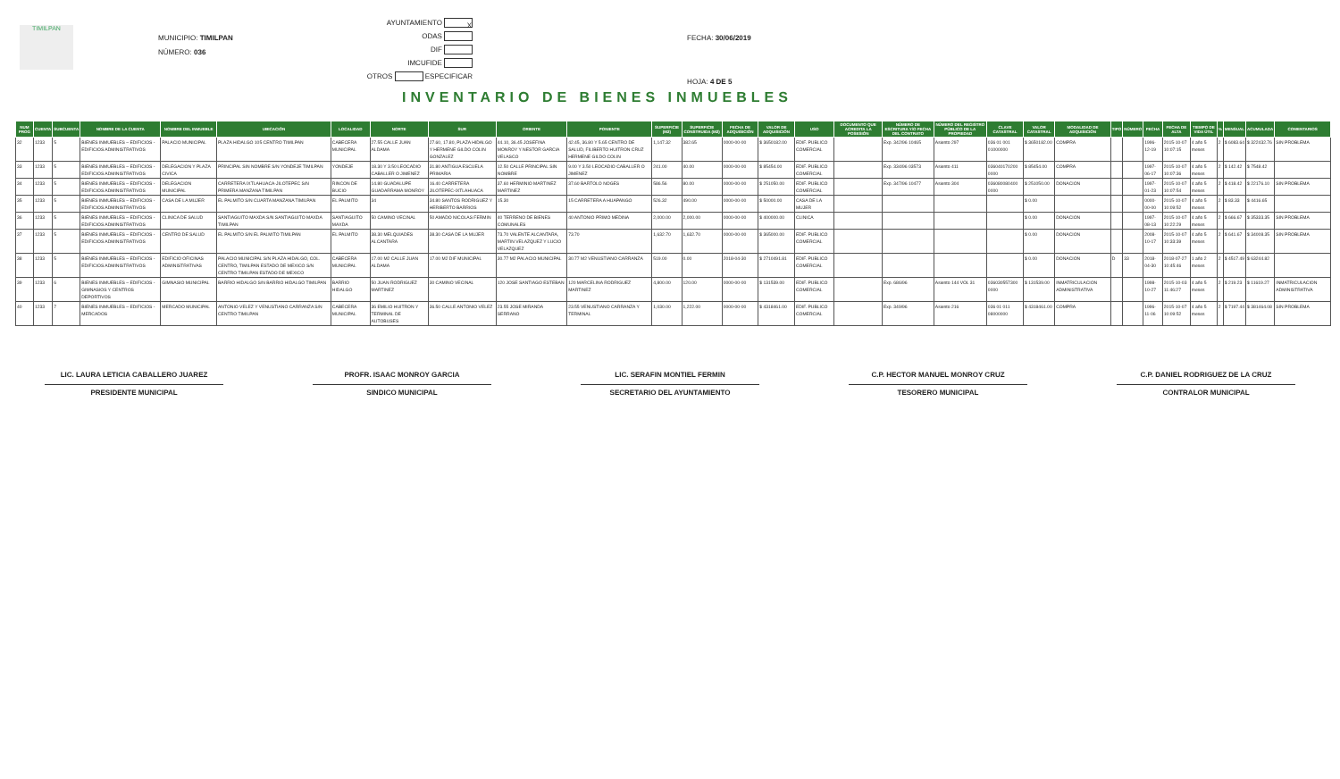TIMILPAN
MUNICIPIO: TIMILPAN
NÚMERO: 036
AYUNTAMIENTO X
ODAS
DIF
IMCUFIDE
OTROS ESPECIFICAR
FECHA: 30/06/2019
HOJA: 4 DE 5
INVENTARIO DE BIENES INMUEBLES
| NUM PROG | CUENTA | SUBCUENTA | NOMBRE DE LA CUENTA | NOMBRE DEL INMUEBLE | UBICACIÓN | LOCALIDAD | NORTE | SUR | ORIENTE | PONIENTE | SUPERFICIE (M2) | SUPERFICIE CONSTRUIDA (M2) | FECHA DE ADQUISICIÓN | VALOR DE ADQUISICIÓN | USO | DOCUMENTO QUE ACREDITA LA POSESIÓN | NÚMERO DE ESCRITURA Y/O FECHA DEL CONTRATO | NÚMERO DEL REGISTRO PÚBLICO DE LA PROPIEDAD | CLAVE CATASTRAL | VALOR CATASTRAL | MODALIDAD DE ADQUISICIÓN | TIPO | NÚMERO | FECHA | FECHA DE ALTA | TIEMPO DE VIDA ÚTIL | % | MENSUAL | ACUMULADA | COMENTARIOS |
| --- | --- | --- | --- | --- | --- | --- | --- | --- | --- | --- | --- | --- | --- | --- | --- | --- | --- | --- | --- | --- | --- | --- | --- | --- | --- | --- | --- | --- | --- | --- |
| 32 | 1233 | 5 | BIENES INMUEBLES – EDIFICIOS - EDIFICIOS ADMINISTRATIVOS | PALACIO MUNICIPAL | PLAZA HIDALGO 105 CENTRO TIMILPAN | CABECERA MUNICIPAL | 27.55 CALLE JUAN ALDAMA | 27.60, 17.80, PLAZA HIDALGO Y HERMENE GILDO COLIN GONZALEZ | 44.10, 36.45 JOSEFINA MONROY Y NESTOR GARCIA VELASCO | 42.45, 36.80 Y 5.65 CENTRO DE SALUD, FILIBERTO HUITRON CRUZ HERMENE GILDO COLIN | 1,147.32 | 382.65 | 0000-00-00 | $ 3650182.00 | EDIF. PUBLICO COMERCIAL | | Exp. 342/96 10465 | Asiento 297 | 036 01 001 01000000 | $ 3650182.00 | COMPRA | | | 1996-12-19 | 2015-10-07 10:07:15 | 4 año 5 meses | 2 | $ 6083.64 | $ 322432.76 | SIN PROBLEMA |
| 33 | 1233 | 5 | BIENES INMUEBLES – EDIFICIOS - EDIFICIOS ADMINISTRATIVOS | DELEGACION Y PLAZA CIVICA | PRINCIPAL SIN NOMBRE S/N YONDEJE TIMILPAN | YONDEJE | 18.30 Y 3.50 LEOCADIO CABALLER O JIMENEZ | 31.80 ANTIGUA ESCUELA PRIMARIA | 12.50 CALLE PRINCIPAL SIN NOMBRE | 9.00 Y 3.50 LEOCADIO CABALLER O JIMENEZ | 241.00 | 40.00 | 0000-00-00 | $ 85454.00 | EDIF. PUBLICO COMERCIAL | | Exp. 334/96 03573 | Asiento 411 | 036040170200 0000 | $ 85454.00 | COMPRA | | | 1997-06-17 | 2015-10-07 10:07:36 | 4 año 5 meses | 2 | $ 142.42 | $ 7548.42 | |
| 34 | 1233 | 5 | BIENES INMUEBLES – EDIFICIOS - EDIFICIOS ADMINISTRATIVOS | DELEGACION MUNICIPAL | CARRETERA IXTLAHUACA-JILOTEPEC S/N PRIMERA MANZANA TIMILPAN | RINCON DE BUCIO | 14.80 GUADALUPE GUADARRAMA MONROY | 16.40 CARRETERA JILOTEPEC-IXTLAHUACA | 37.60 HERMINIO MARTINEZ MARTINEZ | 37.60 BARTOLO NOGES | 586.56 | 80.00 | 0000-00-00 | $ 251050.00 | EDIF. PUBLICO COMERCIAL | | Exp. 347/96 10477 | Asiento 304 | 036080080400 0000 | $ 251050.00 | DONACION | | | 1997-01-23 | 2015-10-07 10:07:54 | 4 año 5 meses | 2 | $ 418.42 | $ 22176.10 | SIN PROBLEMA |
| 35 | 1233 | 5 | BIENES INMUEBLES – EDIFICIOS - EDIFICIOS ADMINISTRATIVOS | CASA DE LA MUJER | EL PALMITO S/N CUARTA MANZANA TIMILPAN | EL PALMITO | 34 | 34.80 SANTOS RODRIGUEZ Y HERIBERTO BARRIOS | 15.30 | 15 CARRETERA A HUAPANGO | 526.32 | 490.00 | 0000-00-00 | $ 50000.00 | CASA DE LA MUJER | | | | | $ 0.00 | | | | 0000-00-00 | 2015-10-07 10:09:52 | 4 año 5 meses | 2 | $ 83.33 | $ 4416.65 | |
| 36 | 1233 | 5 | BIENES INMUEBLES – EDIFICIOS - EDIFICIOS ADMINISTRATIVOS | CLINICA DE SALUD | SANTIAGUITO MAXDA S/N SANTIAGUITO MAXDA TIMILPAN | SANTIAGUITO MAXDA | 50 CAMINO VECINAL | 50 AMADO NICOLAS FERMIN | 40 TERRENO DE BIENES COMUNALES | 40 ANTONIO PRIMO MEDINA | 2,000.00 | 2,000.00 | 0000-00-00 | $ 400000.00 | CLINICA | | | | | $ 0.00 | DONACION | | | 1997-08-13 | 2015-10-07 10:22:29 | 4 año 5 meses | 2 | $ 666.67 | $ 35333.35 | SIN PROBLEMA |
| 37 | 1233 | 5 | BIENES INMUEBLES – EDIFICIOS - EDIFICIOS ADMINISTRATIVOS | CENTRO DE SALUD | EL PALMITO S/N EL PALMITO TIMILPAN | EL PALMITO | 38.30 MELQUIADES ALCANTARA | 38.30 CASA DE LA MUJER | 73.70 VALENTE ALCANTARA, MARTIN VELAZQUEZ Y LUCIO VELAZQUEZ | 73.70 | 1,632.70 | 1,632.70 | 0000-00-00 | $ 365000.00 | EDIF. PUBLICO COMERCIAL | | | | | $ 0.00 | DONACION | | | 2008-10-17 | 2015-10-07 10:33:39 | 4 año 5 meses | 2 | $ 641.67 | $ 34008.35 | SIN PROBLEMA |
| 38 | 1233 | 5 | BIENES INMUEBLES – EDIFICIOS - EDIFICIOS ADMINISTRATIVOS | EDIFICIO OFICINAS ADMINISTRATIVAS | PALACIO MUNICIPAL S/N PLAZA HIDALGO, COL. CENTRO, TIMILPAN ESTADO DE MEXICO S/N CENTRO TIMILPAN ESTADO DE MEXICO | CABECERA MUNICIPAL | 17.00 M2 CALLE JUAN ALDAMA | 17.00 M2 DIF MUNICIPAL | 30.77 M2 PALACIO MUNICIPAL | 30.77 M2 VENUSTIANO CARRANZA | 519.00 | 0.00 | 2018-04-30 | $ 2710491.81 | EDIF. PUBLICO COMERCIAL | | | | | $ 0.00 | DONACION | D | 33 | 2018-04-30 | 2018-07-27 10:45:46 | 1 año 2 meses | 2 | $ 4517.49 | $ 63244.82 | |
| 39 | 1233 | 6 | BIENES INMUEBLES – EDIFICIOS - GIMNASIOS Y CENTROS DEPORTIVOS | GIMNASIO MUNICIPAL | BARRIO HIDALGO S/N BARRIO HIDALGO TIMILPAN | BARRIO HIDALGO | 50 JUAN RODRIGUEZ MARTINEZ | 30 CAMINO VECINAL | 120 JOSE SANTIAGO ESTEBAN | 120 MARCELINA RODRIGUEZ MARTINEZ | 4,800.00 | 120.00 | 0000-00-00 | $ 131539.00 | EDIF. PUBLICO COMERCIAL | | Exp. 686/96 | Asiento 144 VOL 31 | 036030557300 0000 | $ 131539.00 | INMATRICULACION ADMINISTRATIVA | | | 1998-10-27 | 2015-10-03 11:46:27 | 4 año 5 meses | 2 | $ 219.23 | $ 11619.27 | INMATRICULACION ADMINISTRATIVA |
| 40 | 1233 | 7 | BIENES INMUEBLES – EDIFICIOS - MERCADOS | MERCADO MUNICIPAL | ANTONIO VELEZ Y VENUSTIANO CARRANZA S/N CENTRO TIMILPAN | CABECERA MUNICIPAL | 36 EMILIO HUITRON Y TERMINAL DE AUTOBUSES | 36.50 CALLE ANTONIO VELEZ | 23.55 JOSE MIRANDA SERRANO | 23.55 VENUSTIANO CARRANZA Y TERMINAL | 1,030.00 | 1,222.00 | 0000-00-00 | $ 4318461.00 | EDIF. PUBLICO COMERCIAL | | Exp. 349/96 | Asiento 216 | 036 01 011 08000000 | $ 4318461.00 | COMPRA | | | 1996-11-06 | 2015-10-07 10:09:52 | 4 año 5 meses | 2 | $ 7197.44 | $ 381464.08 | SIN PROBLEMA |
LIC. LAURA LETICIA CABALLERO JUAREZ
PRESIDENTE MUNICIPAL
PROFR. ISAAC MONROY GARCIA
SINDICO MUNICIPAL
LIC. SERAFIN MONTIEL FERMIN
SECRETARIO DEL AYUNTAMIENTO
C.P. HECTOR MANUEL MONROY CRUZ
TESORERO MUNICIPAL
C.P. DANIEL RODRIGUEZ DE LA CRUZ
CONTRALOR MUNICIPAL